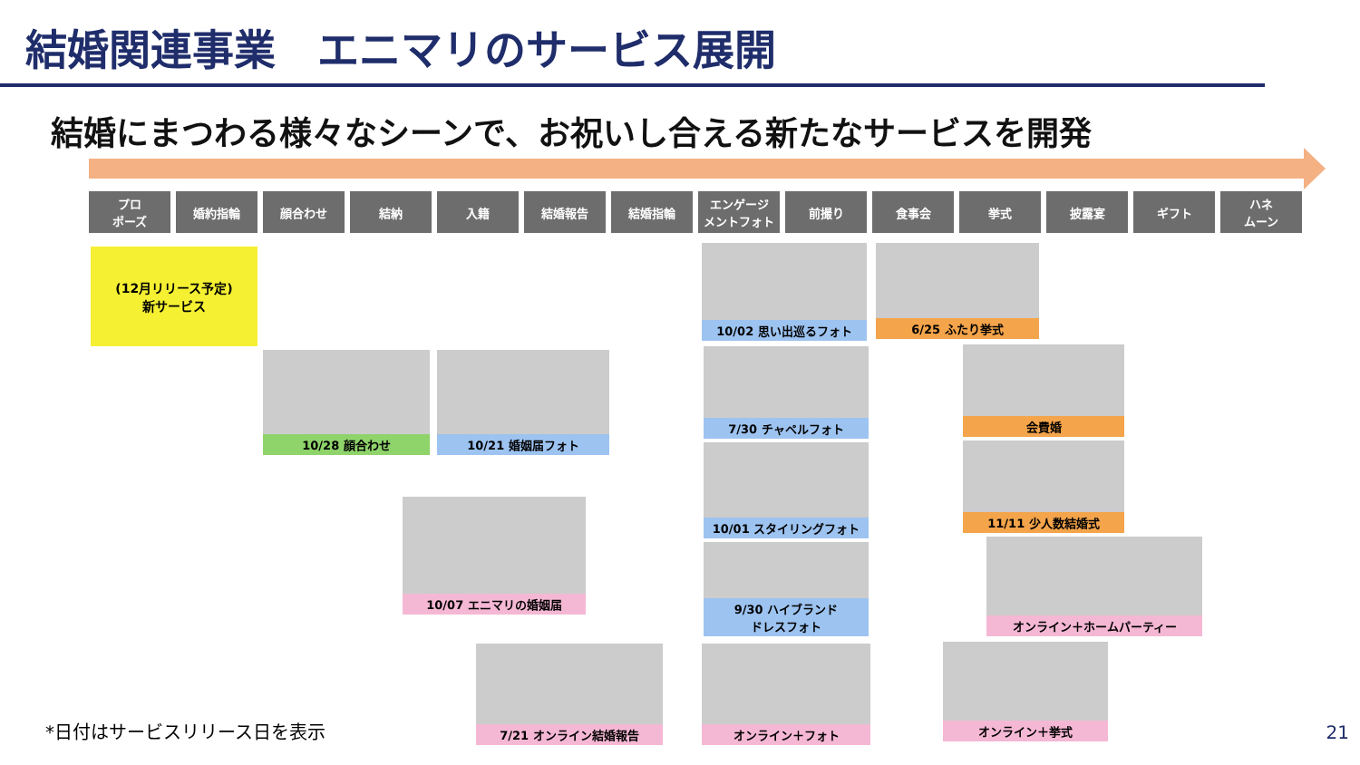結婚関連事業　エニマリのサービス展開
結婚にまつわる様々なシーンで、お祝いし合える新たなサービスを開発
プロ
ポーズ
婚約指輪 顔合わせ 結納 入籍 結婚報告 結婚指輪 エンゲージ
メントフォト
前撮り 食事会 挙式 披露宴 ギフト ハネ
ムーン
(12月リリース予定)
新サービス
10/28 顔合わせ 10/21 婚姻届フォト
10/07 エニマリの婚姻届
7/21 オンライン結婚報告
10/02 思い出巡るフォト
7/30 チャペルフォト
10/01 スタイリングフォト
9/30 ハイブランド
ドレスフォト
オンライン＋フォト
6/25 ふたり挙式
会費婚
11/11 少人数結婚式
オンライン＋ホームパーティー
オンライン＋挙式
*日付はサービスリリース日を表示 21